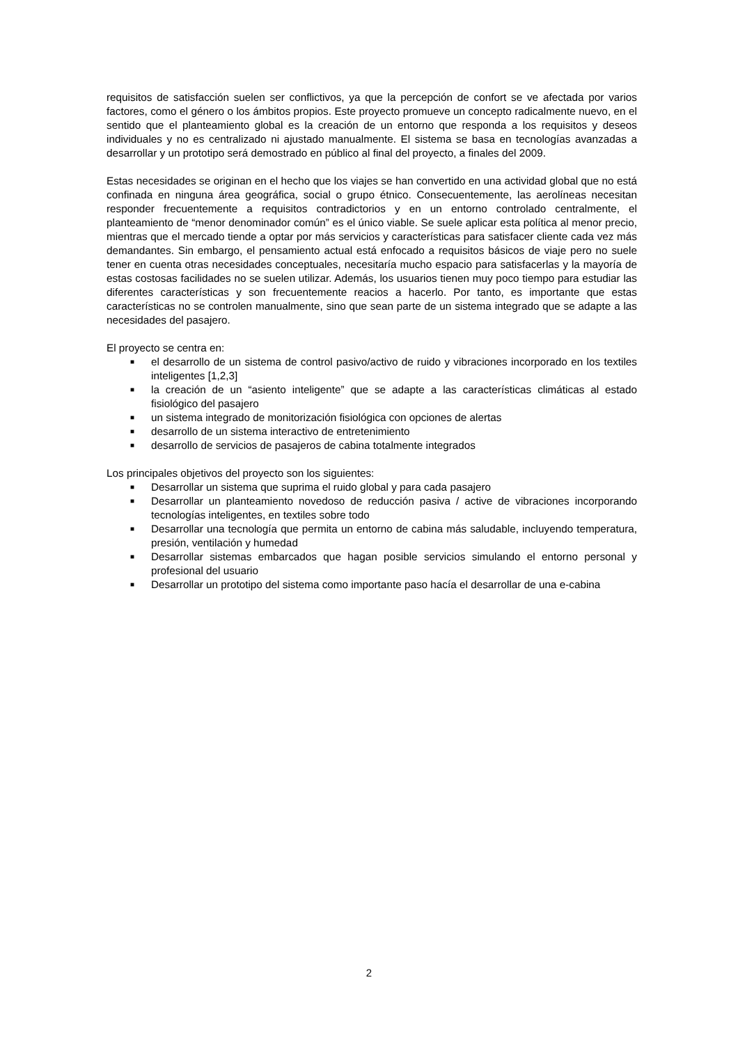requisitos de satisfacción suelen ser conflictivos, ya que la percepción de confort se ve afectada por varios factores, como el género o los ámbitos propios. Este proyecto promueve un concepto radicalmente nuevo, en el sentido que el planteamiento global es la creación de un entorno que responda a los requisitos y deseos individuales y no es centralizado ni ajustado manualmente. El sistema se basa en tecnologías avanzadas a desarrollar y un prototipo será demostrado en público al final del proyecto, a finales del 2009.
Estas necesidades se originan en el hecho que los viajes se han convertido en una actividad global que no está confinada en ninguna área geográfica, social o grupo étnico. Consecuentemente, las aerolíneas necesitan responder frecuentemente a requisitos contradictorios y en un entorno controlado centralmente, el planteamiento de “menor denominador común” es el único viable. Se suele aplicar esta política al menor precio, mientras que el mercado tiende a optar por más servicios y características para satisfacer cliente cada vez más demandantes. Sin embargo, el pensamiento actual está enfocado a requisitos básicos de viaje pero no suele tener en cuenta otras necesidades conceptuales, necesitaría mucho espacio para satisfacerlas y la mayoría de estas costosas facilidades no se suelen utilizar. Además, los usuarios tienen muy poco tiempo para estudiar las diferentes características y son frecuentemente reacios a hacerlo. Por tanto, es importante que estas características no se controlen manualmente, sino que sean parte de un sistema integrado que se adapte a las necesidades del pasajero.
El proyecto se centra en:
■ el desarrollo de un sistema de control pasivo/activo de ruido y vibraciones incorporado en los textiles inteligentes [1,2,3]
■ la creación de un “asiento inteligente” que se adapte a las características climáticas al estado fisiológico del pasajero
■ un sistema integrado de monitorización fisiológica con opciones de alertas
■ desarrollo de un sistema interactivo de entretenimiento
■ desarrollo de servicios de pasajeros de cabina totalmente integrados
Los principales objetivos del proyecto son los siguientes:
■ Desarrollar un sistema que suprima el ruido global y para cada pasajero
■ Desarrollar un planteamiento novedoso de reducción pasiva / active de vibraciones incorporando tecnologías inteligentes, en textiles sobre todo
■ Desarrollar una tecnología que permita un entorno de cabina más saludable, incluyendo temperatura, presión, ventilación y humedad
■ Desarrollar sistemas embarcados que hagan posible servicios simulando el entorno personal y profesional del usuario
■ Desarrollar un prototipo del sistema como importante paso hacía el desarrollar de una e-cabina
2